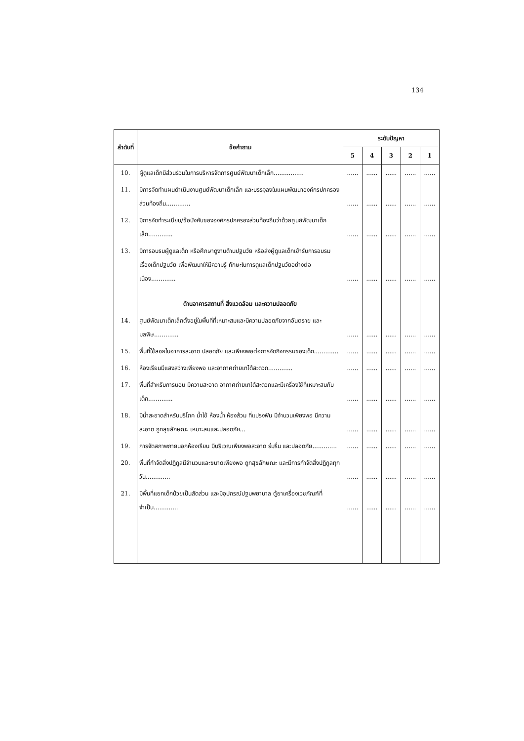134
| ลำดับที่ | ข้อคำถาม | ระดับปัญหา | | | | |
| --- | --- | --- | --- | --- | --- | --- |
| | | 5 | 4 | 3 | 2 | 1 |
| 10. | ผู้ดูแลเด็กมีส่วนร่วมในการบริหารจัดการศูนย์พัฒนาเด็กเล็ก................ | ...... | ...... | ...... | ...... | ...... |
| 11. | มีการจัดทำแผนดำเนินงานศูนย์พัฒนาเด็กเล็ก และบรรจุลงในแผนพัฒนาองค์กรปกครองส่วนท้องถิ่น............. | ...... | ...... | ...... | ...... | ...... |
| 12. | มีการจัดทำระเบียบ/ข้อบังคับขององค์กรปกครองส่วนท้องถิ่นว่าด้วยศูนย์พัฒนาเด็กเล็ก............. | ...... | ...... | ...... | ...... | ...... |
| 13. | มีการอบรมผู้ดูแลเด็ก หรือศึกษาดูงานด้านปฐมวัย หรือส่งผู้ดูแลเด็กเข้ารับการอบรมเรื่องเด็กปฐมวัย เพื่อพัฒนาให้มีความรู้ ทักษะในการดูแลเด็กปฐมวัยอย่างต่อเนื่อง............. | ...... | ...... | ...... | ...... | ...... |
| | ด้านอาคารสถานที่ สิ่งแวดล้อม และความปลอดภัย | | | | | |
| 14. | ศูนย์พัฒนาเด็กเล็กตั้งอยู่ในพื้นที่ที่เหมาะสมและมีความปลอดภัยจากอันตราย และมลพิษ............. | ...... | ...... | ...... | ...... | ...... |
| 15. | พื้นที่ใช้สอยในอาคารสะอาด ปลอดภัย และเพียงพอต่อการจัดกิจกรรมของเด็ก............. | ...... | ...... | ...... | ...... | ...... |
| 16. | ห้องเรียนมีแสงสว่างเพียงพอ และอากาศถ่ายเทได้สะดวก............. | ...... | ...... | ...... | ...... | ...... |
| 17. | พื้นที่สำหรับการนอน มีความสะอาด อากาศถ่ายเทได้สะดวกและมีเครื่องใช้ที่เหมาะสมกับเด็ก............. | ...... | ...... | ...... | ...... | ...... |
| 18. | มีน้ำสะอาดสำหรับบริโภค น้ำใช้ ห้องน้ำ ห้องส้วม ที่แปรงฟัน มีจำนวนเพียงพอ มีความสะอาด ถูกสุขลักษณะ เหมาะสมและปลอดภัย... | ...... | ...... | ...... | ...... | ...... |
| 19. | การจัดสภาพภายนอกห้องเรียน มีบริเวณเพียงพอสะอาด ร่มรื่น และปลอดภัย............. | ...... | ...... | ...... | ...... | ...... |
| 20. | พื้นที่กำจัดสิ่งปฏิกูลมีจำนวนและขนาดเพียงพอ ถูกสุขลักษณะ และมีการกำจัดสิ่งปฏิกูลทุกวัน............. | ...... | ...... | ...... | ...... | ...... |
| 21. | มีพื้นที่แยกเด็กป่วยเป็นสัดส่วน และมีอุปกรณ์ปฐมพยาบาล ตู้ยาเครื่องเวชภัณฑ์ที่จำเป็น............. | ...... | ...... | ...... | ...... | ...... |